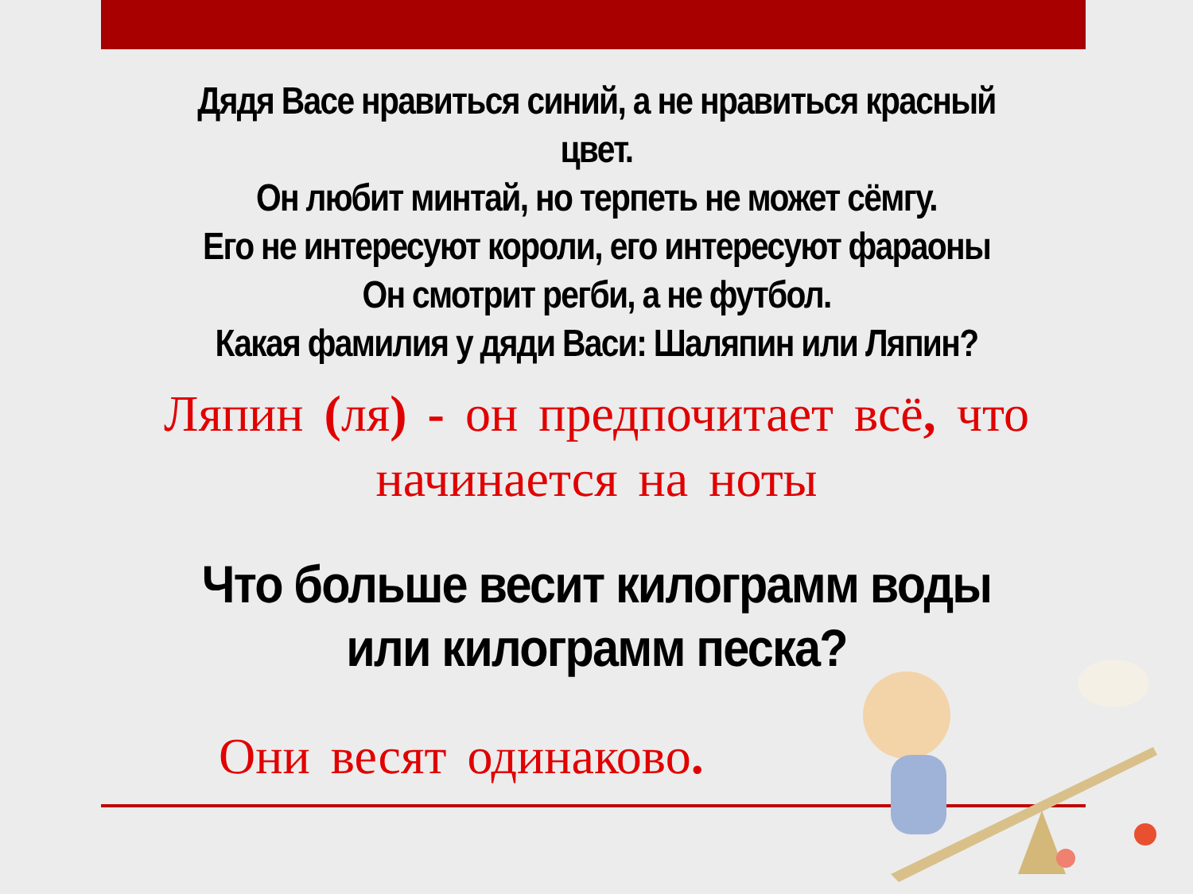Дядя Васе нравиться синий, а не нравиться красный цвет.
Он любит минтай, но терпеть не может сёмгу.
Его не интересуют короли, его интересуют фараоны
Он смотрит регби, а не футбол.
Какая фамилия у дяди Васи: Шаляпин или Ляпин?
Ляпин (ля) - он предпочитает всё, что начинается на ноты
Что больше весит килограмм воды или килограмм песка?
Они весят одинаково.